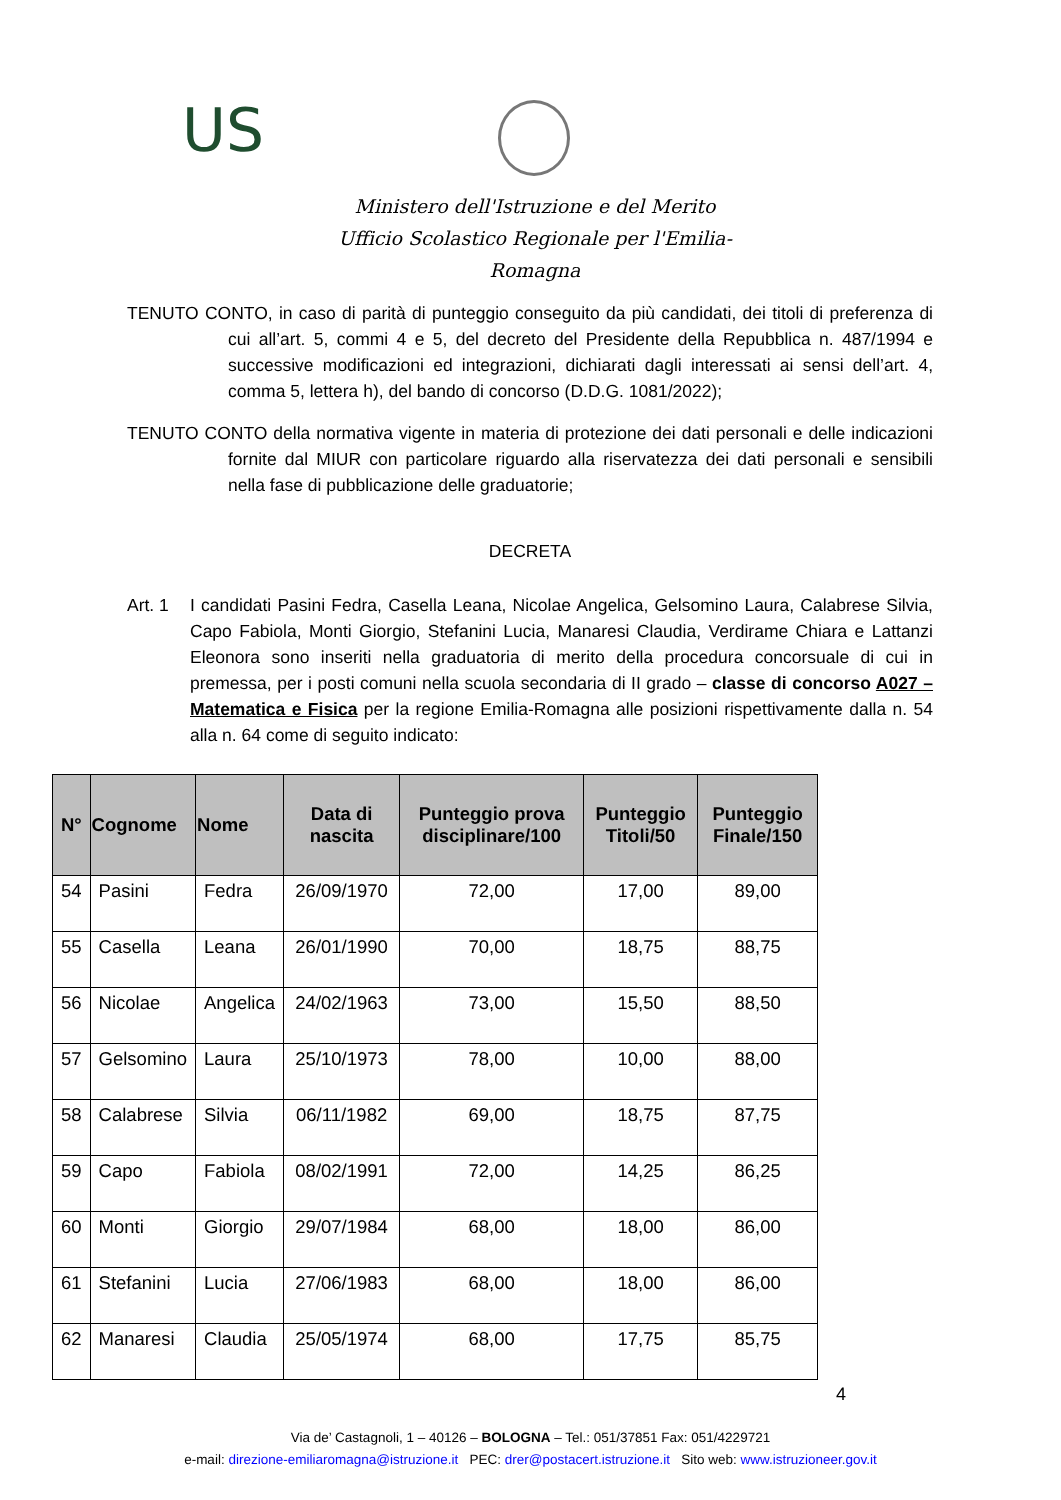US
Ministero dell'Istruzione e del Merito
Ufficio Scolastico Regionale per l'Emilia-Romagna
TENUTO CONTO, in caso di parità di punteggio conseguito da più candidati, dei titoli di preferenza di cui all’art. 5, commi 4 e 5, del decreto del Presidente della Repubblica n. 487/1994 e successive modificazioni ed integrazioni, dichiarati dagli interessati ai sensi dell’art. 4, comma 5, lettera h), del bando di concorso (D.D.G. 1081/2022);
TENUTO CONTO della normativa vigente in materia di protezione dei dati personali e delle indicazioni fornite dal MIUR con particolare riguardo alla riservatezza dei dati personali e sensibili nella fase di pubblicazione delle graduatorie;
DECRETA
Art. 1 I candidati Pasini Fedra, Casella Leana, Nicolae Angelica, Gelsomino Laura, Calabrese Silvia, Capo Fabiola, Monti Giorgio, Stefanini Lucia, Manaresi Claudia, Verdirame Chiara e Lattanzi Eleonora sono inseriti nella graduatoria di merito della procedura concorsuale di cui in premessa, per i posti comuni nella scuola secondaria di II grado – classe di concorso A027 – Matematica e Fisica per la regione Emilia-Romagna alle posizioni rispettivamente dalla n. 54 alla n. 64 come di seguito indicato:
| N° | Cognome | Nome | Data di nascita | Punteggio prova disciplinare/100 | Punteggio Titoli/50 | Punteggio Finale/150 |
| --- | --- | --- | --- | --- | --- | --- |
| 54 | Pasini | Fedra | 26/09/1970 | 72,00 | 17,00 | 89,00 |
| 55 | Casella | Leana | 26/01/1990 | 70,00 | 18,75 | 88,75 |
| 56 | Nicolae | Angelica | 24/02/1963 | 73,00 | 15,50 | 88,50 |
| 57 | Gelsomino | Laura | 25/10/1973 | 78,00 | 10,00 | 88,00 |
| 58 | Calabrese | Silvia | 06/11/1982 | 69,00 | 18,75 | 87,75 |
| 59 | Capo | Fabiola | 08/02/1991 | 72,00 | 14,25 | 86,25 |
| 60 | Monti | Giorgio | 29/07/1984 | 68,00 | 18,00 | 86,00 |
| 61 | Stefanini | Lucia | 27/06/1983 | 68,00 | 18,00 | 86,00 |
| 62 | Manaresi | Claudia | 25/05/1974 | 68,00 | 17,75 | 85,75 |
4
Via de’ Castagnoli, 1 – 40126 – BOLOGNA – Tel.: 051/37851 Fax: 051/4229721
e-mail: direzione-emiliaromagna@istruzione.it PEC: drer@postacert.istruzione.it Sito web: www.istruzioneer.gov.it